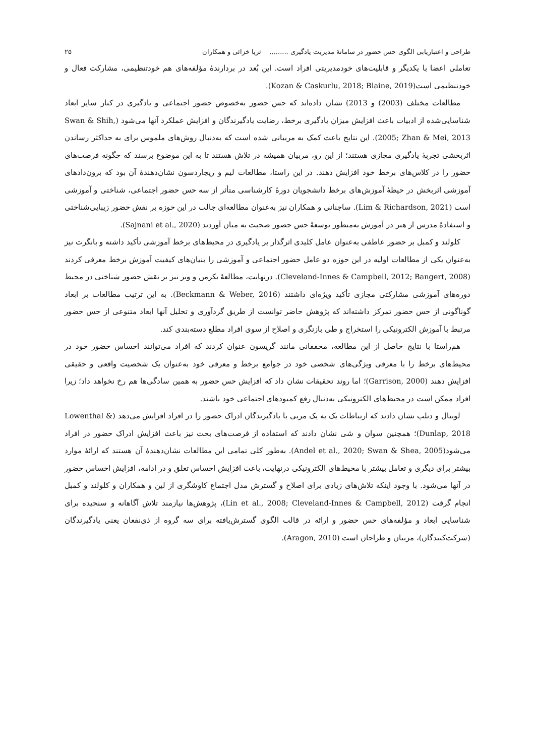طراحی و اعتباریابی الگوی حس حضور در سامانهٔ مدیریت یادگیری ......... ثریا خزائی و همکاران ۲۵
تعاملی اعضا با یکدیگر و قابلیت‌های خودمدیریتی افراد است. این بُعد در بردارندهٔ مؤلفه‌های هم خودتنظیمی، مشارکت فعال و خودتنظیمی است(Kozan & Caskurlu, 2018; Blaine, 2019).
مطالعات مختلف (2003) و 2013) نشان داده‌اند که حس حضور به‌خصوص حضور اجتماعی و یادگیری در کنار سایر ابعاد شناسایی‌شده از ادبیات باعث افزایش میزان یادگیری برخط، رضایت یادگیرندگان و افزایش عملکرد آنها می‌شود (Swan & Shih, 2005; Zhan & Mei, 2013). این نتایج باعث کمک به مربیانی شده است که به‌دنبال روش‌های ملموس برای به حداکثر رساندن اثربخشی تجربهٔ یادگیری مجازی هستند؛ از این رو، مربیان همیشه در تلاش هستند تا به این موضوع برسند که چگونه فرصت‌های حضور را در کلاس‌های برخط خود افزایش دهند. در این راستا، مطالعات لیم و ریچاردسون نشان‌دهندهٔ آن بود که برون‌دادهای آموزشی اثربخش در حیطهٔ آموزش‌های برخط دانشجویان دورهٔ کارشناسی متأثر از سه حس حضور اجتماعی، شناختی و آموزشی است (Lim & Richardson, 2021). ساجنانی و همکاران نیز به‌عنوان مطالعه‌ای جالب در این حوزه بر نقش حضور زیبایی‌شناختی و استفادهٔ مدرس از هنر در آموزش به‌منظور توسعهٔ حس حضور صحبت به میان آوردند (Sajnani et al., 2020).
کلولند و کمبل بر حضور عاطفی به‌عنوان عامل کلیدی اثرگذار بر یادگیری در محیط‌های برخط آموزشی تأکید داشته و بانگرت نیز به‌عنوان یکی از مطالعات اولیه در این حوزه دو عامل حضور اجتماعی و آموزشی را بنیان‌های کیفیت آموزش برخط معرفی کردند (Cleveland-Innes & Campbell, 2012; Bangert, 2008). درنهایت، مطالعهٔ بکرمن و وبر نیز بر نقش حضور شناختی در محیط دوره‌های آموزشی مشارکتی مجازی تأکید ویژه‌ای داشتند (Beckmann & Weber, 2016). به این ترتیب مطالعات بر ابعاد گوناگونی از حس حضور تمرکز داشته‌اند که پژوهش حاضر توانست از طریق گردآوری و تحلیل آنها ابعاد متنوعی از حس حضور مرتبط با آموزش الکترونیکی را استخراج و طی بازنگری و اصلاح از سوی افراد مطلع دسته‌بندی کند.
هم‌راستا با نتایج حاصل از این مطالعه، محققانی مانند گریسون عنوان کردند که افراد می‌توانند احساس حضور خود در محیط‌های برخط را با معرفی ویژگی‌های شخصی خود در جوامع برخط و معرفی خود به‌عنوان یک شخصیت واقعی و حقیقی افزایش دهند (Garrison, 2000)؛ اما روند تحقیقات نشان داد که افزایش حس حضور به همین سادگی‌ها هم رخ نخواهد داد؛ زیرا افراد ممکن است در محیط‌های الکترونیکی به‌دنبال رفع کمبودهای اجتماعی خود باشند.
لونتال و دنلپ نشان دادند که ارتباطات یک به یک مربی با یادگیرندگان ادراک حضور را در افراد افزایش می‌دهد (Lowenthal & Dunlap, 2018)؛ همچنین سوان و شی نشان دادند که استفاده از فرصت‌های بحث نیز باعث افزایش ادراک حضور در افراد می‌شود(Andel et al., 2020; Swan & Shea, 2005). به‌طور کلی تمامی این مطالعات نشان‌دهندهٔ آن هستند که ارائهٔ موارد بیشتر برای دیگری و تعامل بیشتر با محیط‌های الکترونیکی درنهایت، باعث افزایش احساس تعلق و در ادامه، افزایش احساس حضور در آنها می‌شود. با وجود اینکه تلاش‌های زیادی برای اصلاح و گسترش مدل اجتماع کاوشگری از لین و همکاران و کلولند و کمبل انجام گرفت (Lin et al., 2008; Cleveland-Innes & Campbell, 2012)، پژوهش‌ها نیازمند تلاش آگاهانه و سنجیده برای شناسایی ابعاد و مؤلفه‌های حس حضور و ارائه در قالب الگوی گسترش‌یافته برای سه گروه از ذی‌نفعان یعنی یادگیرندگان (شرکت‌کنندگان)، مربیان و طراحان است (Aragon, 2010).